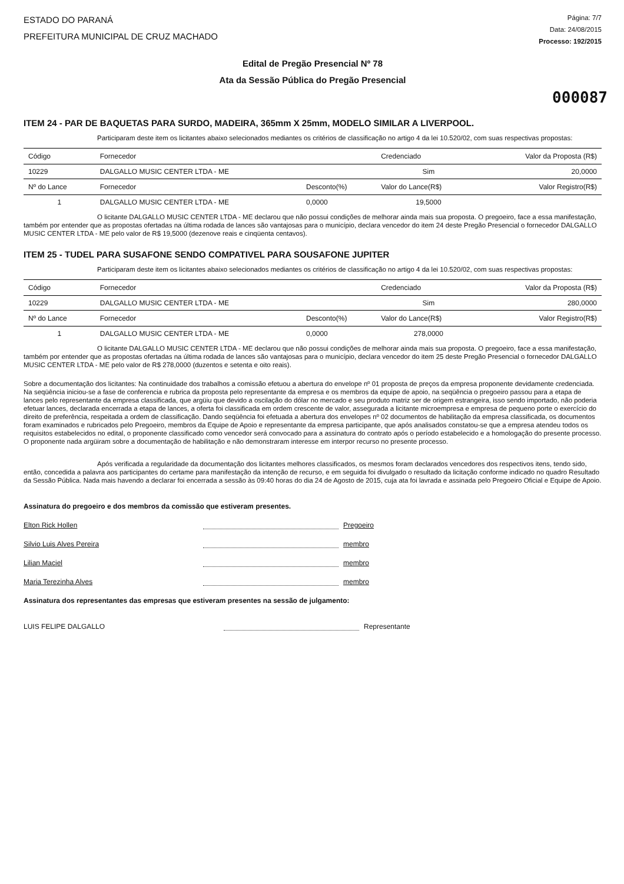ESTADO DO PARANÁ
PREFEITURA MUNICIPAL DE CRUZ MACHADO
Página: 7/7
Data: 24/08/2015
Processo: 192/2015
Edital de Pregão Presencial Nº 78
Ata da Sessão Pública do Pregão Presencial
000087
ITEM 24 - PAR DE BAQUETAS PARA SURDO, MADEIRA, 365mm X 25mm, MODELO SIMILAR A LIVERPOOL.
Participaram deste item os licitantes abaixo selecionados mediantes os critérios de classificação no artigo 4 da lei 10.520/02, com suas respectivas propostas:
| Código | Fornecedor | | Credenciado | Valor da Proposta (R$) |
| --- | --- | --- | --- | --- |
| 10229 | DALGALLO MUSIC CENTER LTDA - ME | | Sim | 20,0000 |
| Nº do Lance | Fornecedor | Desconto(%) | Valor do Lance(R$) | Valor Registro(R$) |
| 1 | DALGALLO MUSIC CENTER LTDA - ME | 0,0000 | 19,5000 | |
O licitante DALGALLO MUSIC CENTER LTDA - ME declarou que não possui condições de melhorar ainda mais sua proposta. O pregoeiro, face a essa manifestação, também por entender que as propostas ofertadas na última rodada de lances são vantajosas para o município, declara vencedor do item 24 deste Pregão Presencial o fornecedor DALGALLO MUSIC CENTER LTDA - ME pelo valor de R$ 19,5000 (dezenove reais e cinqüenta centavos).
ITEM 25 - TUDEL PARA SUSAFONE SENDO COMPATIVEL PARA SOUSAFONE JUPITER
Participaram deste item os licitantes abaixo selecionados mediantes os critérios de classificação no artigo 4 da lei 10.520/02, com suas respectivas propostas:
| Código | Fornecedor | | Credenciado | Valor da Proposta (R$) |
| --- | --- | --- | --- | --- |
| 10229 | DALGALLO MUSIC CENTER LTDA - ME | | Sim | 280,0000 |
| Nº do Lance | Fornecedor | Desconto(%) | Valor do Lance(R$) | Valor Registro(R$) |
| 1 | DALGALLO MUSIC CENTER LTDA - ME | 0,0000 | 278,0000 | |
O licitante DALGALLO MUSIC CENTER LTDA - ME declarou que não possui condições de melhorar ainda mais sua proposta. O pregoeiro, face a essa manifestação, também por entender que as propostas ofertadas na última rodada de lances são vantajosas para o município, declara vencedor do item 25 deste Pregão Presencial o fornecedor DALGALLO MUSIC CENTER LTDA - ME pelo valor de R$ 278,0000 (duzentos e setenta e oito reais).
Sobre a documentação dos licitantes: Na continuidade dos trabalhos a comissão efetuou a abertura do envelope nº 01 proposta de preços da empresa proponente devidamente credenciada. Na seqüência iniciou-se a fase de conferencia e rubrica da proposta pelo representante da empresa e os membros da equipe de apoio, na seqüência o pregoeiro passou para a etapa de lances pelo representante da empresa classificada, que argüiu que devido a oscilação do dólar no mercado e seu produto matriz ser de origem estrangeira, isso sendo importado, não poderia efetuar lances, declarada encerrada a etapa de lances, a oferta foi classificada em ordem crescente de valor, assegurada a licitante microempresa e empresa de pequeno porte o exercício do direito de preferência, respeitada a ordem de classificação. Dando seqüência foi efetuada a abertura dos envelopes nº 02 documentos de habilitação da empresa classificada, os documentos foram examinados e rubricados pelo Pregoeiro, membros da Equipe de Apoio e representante da empresa participante, que após analisados constatou-se que a empresa atendeu todos os requisitos estabelecidos no edital, o proponente classificado como vencedor será convocado para a assinatura do contrato após o período estabelecido e a homologação do presente processo. O proponente nada argüiram sobre a documentação de habilitação e não demonstraram interesse em interpor recurso no presente processo.
Após verificada a regularidade da documentação dos licitantes melhores classificados, os mesmos foram declarados vencedores dos respectivos itens, tendo sido, então, concedida a palavra aos participantes do certame para manifestação da intenção de recurso, e em seguida foi divulgado o resultado da licitação conforme indicado no quadro Resultado da Sessão Pública. Nada mais havendo a declarar foi encerrada a sessão às 09:40 horas do dia 24 de Agosto de 2015, cuja ata foi lavrada e assinada pelo Pregoeiro Oficial e Equipe de Apoio.
Assinatura do pregoeiro e dos membros da comissão que estiveram presentes.
Elton Rick Hollen Pregoeiro
Silvio Luis Alves Pereira membro
Lilian Maciel membro
Maria Terezinha Alves membro
Assinatura dos representantes das empresas que estiveram presentes na sessão de julgamento:
LUIS FELIPE DALGALLO Representante